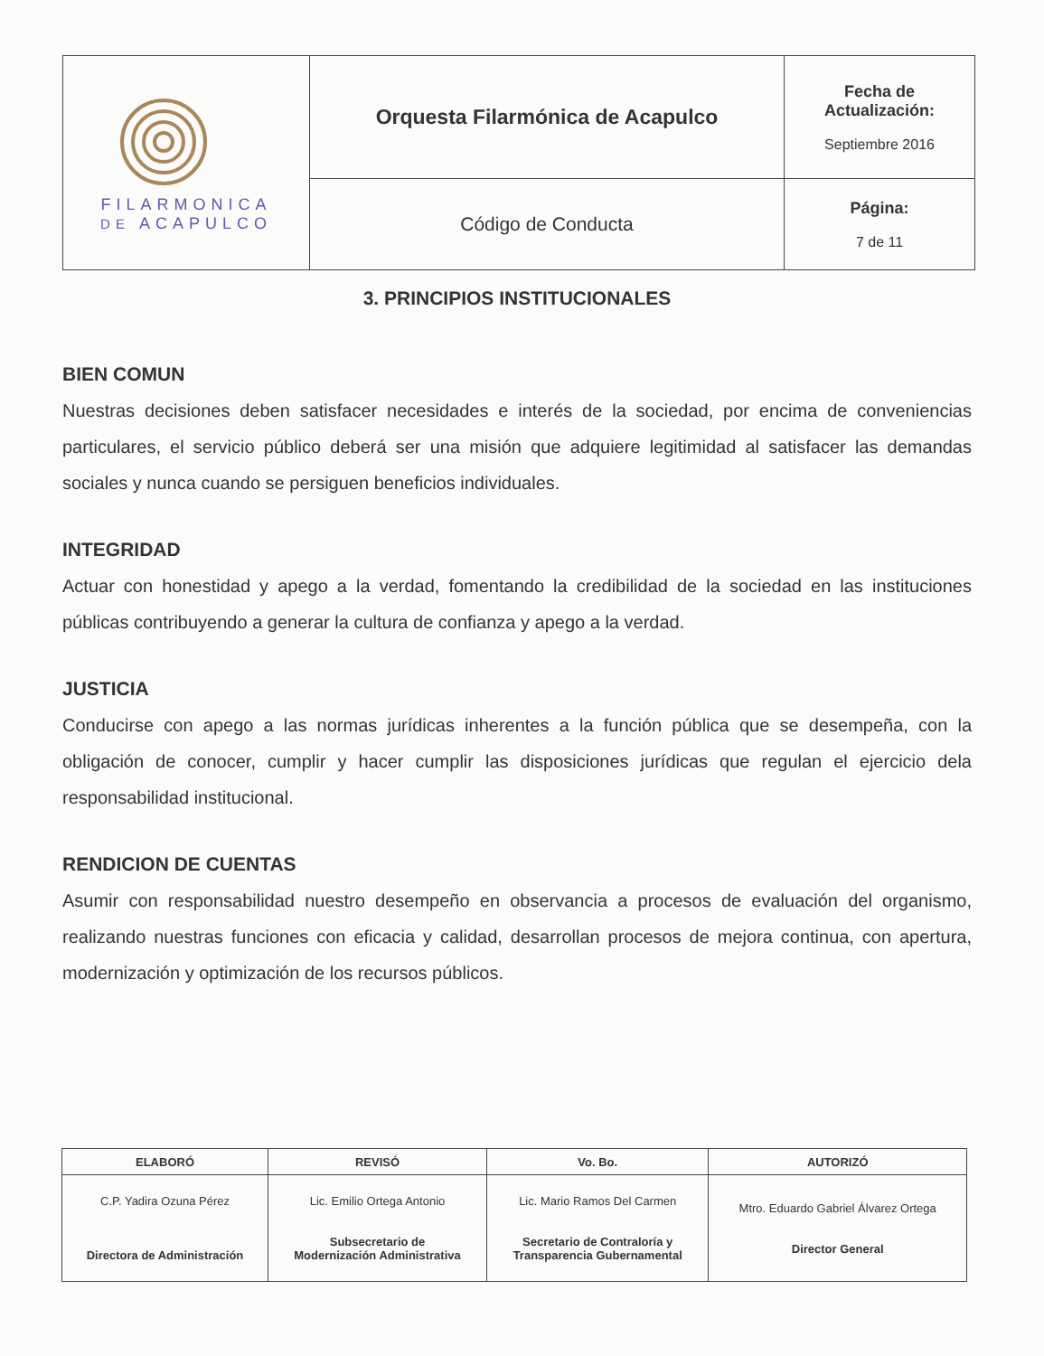| FILARMONICA DE ACAPULCO | Orquesta Filarmónica de Acapulco | Fecha de Actualización: Septiembre 2016 |
| | Código de Conducta | Página: 7 de 11 |
3. PRINCIPIOS INSTITUCIONALES
BIEN COMUN
Nuestras decisiones deben satisfacer necesidades e interés de la sociedad, por encima de conveniencias particulares, el servicio público deberá ser una misión que adquiere legitimidad al satisfacer las demandas sociales y nunca cuando se persiguen beneficios individuales.
INTEGRIDAD
Actuar con honestidad y apego a la verdad, fomentando la credibilidad de la sociedad en las instituciones públicas contribuyendo a generar la cultura de confianza y apego a la verdad.
JUSTICIA
Conducirse con apego a las normas jurídicas inherentes a la función pública que se desempeña, con la obligación de conocer, cumplir y hacer cumplir las disposiciones jurídicas que regulan el ejercicio dela responsabilidad institucional.
RENDICION DE CUENTAS
Asumir con responsabilidad nuestro desempeño en observancia a procesos de evaluación del organismo, realizando nuestras funciones con eficacia y calidad, desarrollan procesos de mejora continua, con apertura, modernización y optimización de los recursos públicos.
| ELABORÓ | REVISÓ | Vo. Bo. | AUTORIZÓ |
| --- | --- | --- | --- |
| C.P. Yadira Ozuna Pérez Directora de Administración | Lic. Emilio Ortega Antonio Subsecretario de Modernización Administrativa | Lic. Mario Ramos Del Carmen Secretario de Contraloría y Transparencia Gubernamental | Mtro. Eduardo Gabriel Álvarez Ortega Director General |